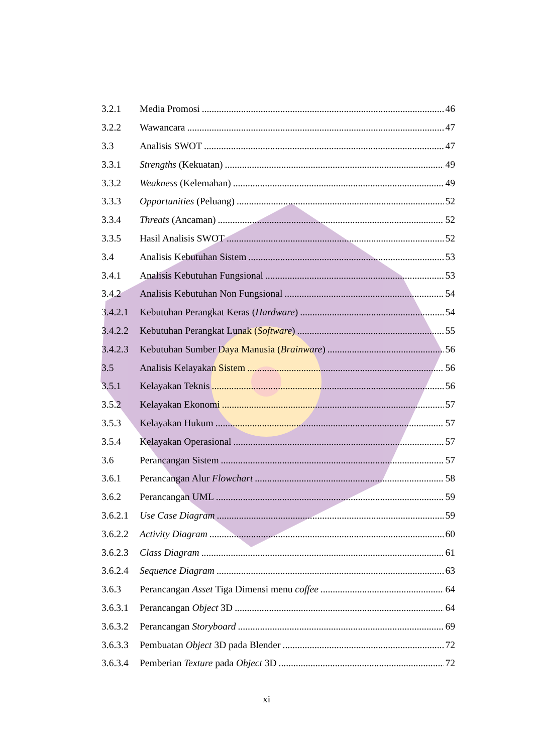3.2.1 Media Promosi 46
3.2.2 Wawancara 47
3.3 Analisis SWOT 47
3.3.1 Strengths (Kekuatan) 49
3.3.2 Weakness (Kelemahan) 49
3.3.3 Opportunities (Peluang) 52
3.3.4 Threats (Ancaman) 52
3.3.5 Hasil Analisis SWOT 52
3.4 Analisis Kebutuhan Sistem 53
3.4.1 Analisis Kebutuhan Fungsional 53
3.4.2 Analisis Kebutuhan Non Fungsional 54
3.4.2.1 Kebutuhan Perangkat Keras (Hardware) 54
3.4.2.2 Kebutuhan Perangkat Lunak (Software) 55
3.4.2.3 Kebutuhan Sumber Daya Manusia (Brainware) 56
3.5 Analisis Kelayakan Sistem 56
3.5.1 Kelayakan Teknis 56
3.5.2 Kelayakan Ekonomi 57
3.5.3 Kelayakan Hukum 57
3.5.4 Kelayakan Operasional 57
3.6 Perancangan Sistem 57
3.6.1 Perancangan Alur Flowchart 58
3.6.2 Perancangan UML 59
3.6.2.1 Use Case Diagram 59
3.6.2.2 Activity Diagram 60
3.6.2.3 Class Diagram 61
3.6.2.4 Sequence Diagram 63
3.6.3 Perancangan Asset Tiga Dimensi menu coffee 64
3.6.3.1 Perancangan Object 3D 64
3.6.3.2 Perancangan Storyboard 69
3.6.3.3 Pembuatan Object 3D pada Blender 72
3.6.3.4 Pemberian Texture pada Object 3D 72
xi